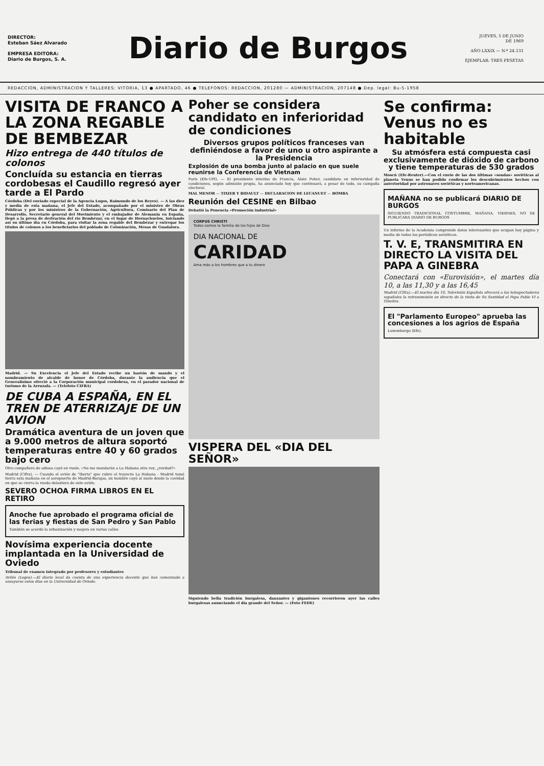DIRECTOR:
Esteban Sáez Alvarado
EMPRESA EDITORA:
Diario de Burgos, S. A.
Diario de Burgos
JUEVES, 5 DE JUNIO
DE 1969
AÑO LXXIX — N.º 24.131
EJEMPLAR: TRES PESETAS
REDACCION, ADMINISTRACION Y TALLERES: VITORIA, 13 ● APARTADO, 46 ● TELEFONOS: REDACCION, 201280 — ADMINISTRACION, 207148 ● Dep. legal: Bu-5-1958
VISITA DE FRANCO A LA ZONA REGABLE DE BEMBEZAR
Hizo entrega de 440 títulos de colonos
Concluída su estancia en tierras cordobesas el Caudillo regresó ayer tarde a El Pardo
Córdoba (Del enviado especial de la Agencia Logos, Raimundo de los Reyes). — A las diez y media de esta mañana, el Jefe del Estado, acompañado por el ministro de Obras Públicas y por los ministros de la Gobernación, Agricultura, Comisario del Plan de Desarrollo, Secretario general del Movimiento y el embajador de Alemania en España, llegó a la presa de derivación del río Bembézar, en el lugar de Hornachuelos, iniciando así su último día en Córdoba, para visitar la zona regable del Bembézar y entregar los títulos de colonos a los beneficiarios del poblado de Colonización, Mesas de Guadalora.
Madrid. — Su Excelencia el Jefe del Estado recibe un bastón de mando y el nombramiento de alcalde de honor de Córdoba, durante la audiencia que el Generalísimo ofreció a la Corporación municipal cordobesa, en el parador nacional de turismo de la Arruzafa. — (Telefoto CIFRA)
DE CUBA A ESPAÑA, EN EL TREN DE ATERRIZAJE DE UN AVION
Dramática aventura de un joven que a 9.000 metros de altura soportó temperaturas entre 40 y 60 grados bajo cero
Otro compañero de odisea cayó en vuelo. «No me mandarán a La Habana otra vez, ¿verdad?»
Madrid (Cifra). — Cuando el avión de "Iberia" que cubre el trayecto La Habana - Madrid tomó tierra esta mañana en el aeropuerto de Madrid-Barajas, un hombre cayó al suelo desde la cavidad en que se cierra la rueda delantera de este avión.
SEVERO OCHOA FIRMA LIBROS EN EL RETIRO
Anoche fue aprobado el programa oficial de las ferias y fiestas de San Pedro y San Pablo
También se acordó la urbanización y mejora en varias calles
Novísima experiencia docente implantada en la Universidad de Oviedo
Tribunal de examen integrado por profesores y estudiantes
Avilés (Logos).—El diario local da cuenta de una experiencia docente que han comenzado a ensayarse estos días en la Universidad de Oviedo.
Poher se considera candidato en inferioridad de condiciones
Diversos grupos políticos franceses van definiéndose a favor de uno u otro aspirante a la Presidencia
Explosión de una bomba junto al palacio en que suele reunirse la Conferencia de Vietnam
París (Efe-UPI). — El presidente interino de Francia, Alain Poher, candidato en inferioridad de condiciones, según admisión propia, ha anunciado hoy que continuará, a pesar de todo, su campaña electoral.
MAL MENOR — TIXIER Y BIDAULT — DECLARACION DE LECANUET — BOMBA
Reunión del CESINE en Bilbao
Debatió la Ponencia «Promoción industrial»
CORPUS CHRISTI
Todos somos la familia de los hijos de Dios
DIA NACIONAL DE
CARIDAD
Ama más a los hombres que a tu dinero
VISPERA DEL «DIA DEL SEÑOR»
Siguiendo bella tradición burgalesa, danzantes y gigantones recorrieron ayer las calles burgalesas anunciando el día grande del Señor. — (Foto FEDE)
Se confirma: Venus no es habitable
Su atmósfera está compuesta casi exclusivamente de dióxido de carbono y tiene temperaturas de 530 grados
Moscú (Efe-Reuter).—Con el envío de las dos últimas «sondas» soviéticas al planeta Venus se han podido confirmar los descubrimientos hechos con anterioridad por astronaves soviéticas y norteamericanas.
MAÑANA no se publicará DIARIO DE BURGOS
SIGUIENDO TRADICIONAL COSTUMBRE, MAÑANA, VIERNES, NO SE PUBLICARA DIARIO DE BURGOS
Un informe de la Academia comprende datos interesantes que ocupan hoy página y media de todos los periódicos soviéticos.
T. V. E, TRANSMITIRA EN DIRECTO LA VISITA DEL PAPA A GINEBRA
Conectará con «Eurovisión», el martes día 10, a las 11,30 y a las 16,45
Madrid (Cifra).—El martes día 10, Televisión Española ofrecerá a los telespectadores españoles la retransmisión en directo de la visita de Su Santidad el Papa Pablo VI a Ginebra.
El "Parlamento Europeo" aprueba las concesiones a los agrios de España
Luxemburgo (Efe).